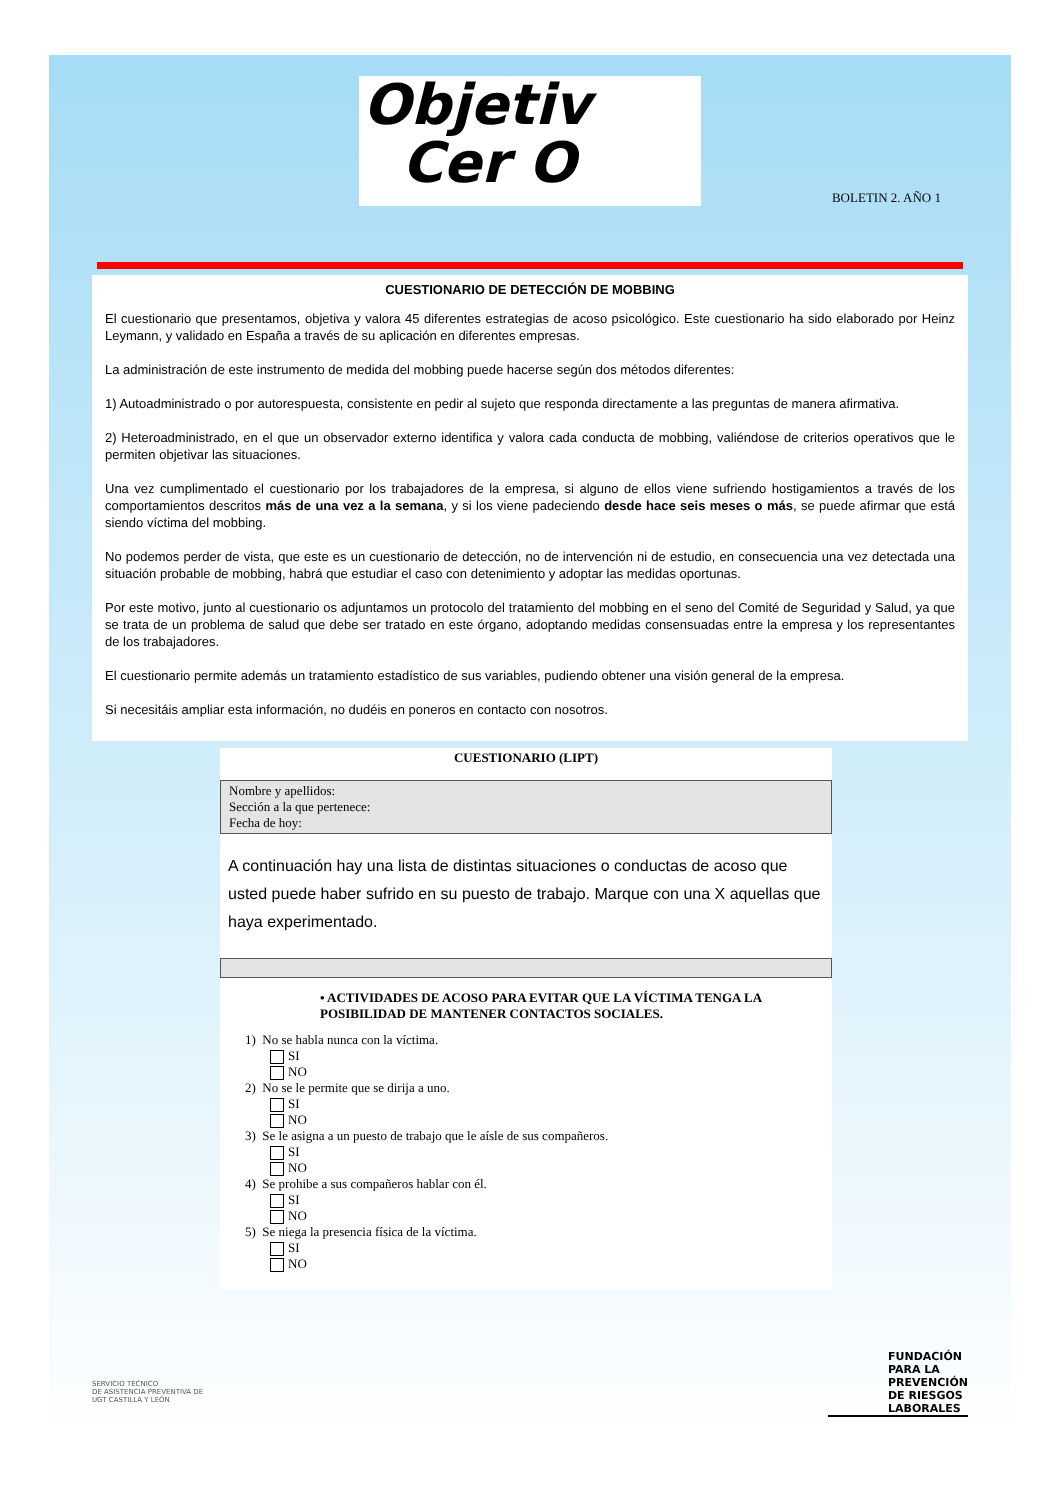Objetiv
Cer O
BOLETIN 2. AÑO 1
CUESTIONARIO DE DETECCIÓN DE MOBBING
El cuestionario que presentamos, objetiva y valora 45 diferentes estrategias de acoso psicológico. Este cuestionario ha sido elaborado por Heinz Leymann, y validado en España a través de su aplicación en diferentes empresas.
La administración de este instrumento de medida del mobbing puede hacerse según dos métodos diferentes:
1) Autoadministrado o por autorespuesta, consistente en pedir al sujeto que responda directamente a las preguntas de manera afirmativa.
2) Heteroadministrado, en el que un observador externo identifica y valora cada conducta de mobbing, valiéndose de criterios operativos que le permiten objetivar las situaciones.
Una vez cumplimentado el cuestionario por los trabajadores de la empresa, si alguno de ellos viene sufriendo hostigamientos a través de los comportamientos descritos más de una vez a la semana, y si los viene padeciendo desde hace seis meses o más, se puede afirmar que está siendo víctima del mobbing.
No podemos perder de vista, que este es un cuestionario de detección, no de intervención ni de estudio, en consecuencia una vez detectada una situación probable de mobbing, habrá que estudiar el caso con detenimiento y adoptar las medidas oportunas.
Por este motivo, junto al cuestionario os adjuntamos un protocolo del tratamiento del mobbing en el seno del Comité de Seguridad y Salud, ya que se trata de un problema de salud que debe ser tratado en este órgano, adoptando medidas consensuadas entre la empresa y los representantes de los trabajadores.
El cuestionario permite además un tratamiento estadístico de sus variables, pudiendo obtener una visión general de la empresa.
Si necesitáis ampliar esta información, no dudéis en poneros en contacto con nosotros.
CUESTIONARIO (LIPT)
Nombre y apellidos:
Sección a la que pertenece:
Fecha de hoy:
A continuación hay una lista de distintas situaciones o conductas de acoso que usted puede haber sufrido en su puesto de trabajo. Marque con una X aquellas que haya experimentado.
• ACTIVIDADES DE ACOSO PARA EVITAR QUE LA VÍCTIMA TENGA LA POSIBILIDAD DE MANTENER CONTACTOS SOCIALES.
1) No se habla nunca con la víctima.
SI
NO
2) No se le permite que se dirija a uno.
SI
NO
3) Se le asigna a un puesto de trabajo que le aísle de sus compañeros.
SI
NO
4) Se prohibe a sus compañeros hablar con él.
SI
NO
5) Se niega la presencia física de la víctima.
SI
NO
SERVICIO TÉCNICO
DE ASISTENCIA PREVENTIVA DE
UGT CASTILLA Y LEÓN
FUNDACIÓN
PARA LA
PREVENCIÓN
DE RIESGOS
LABORALES